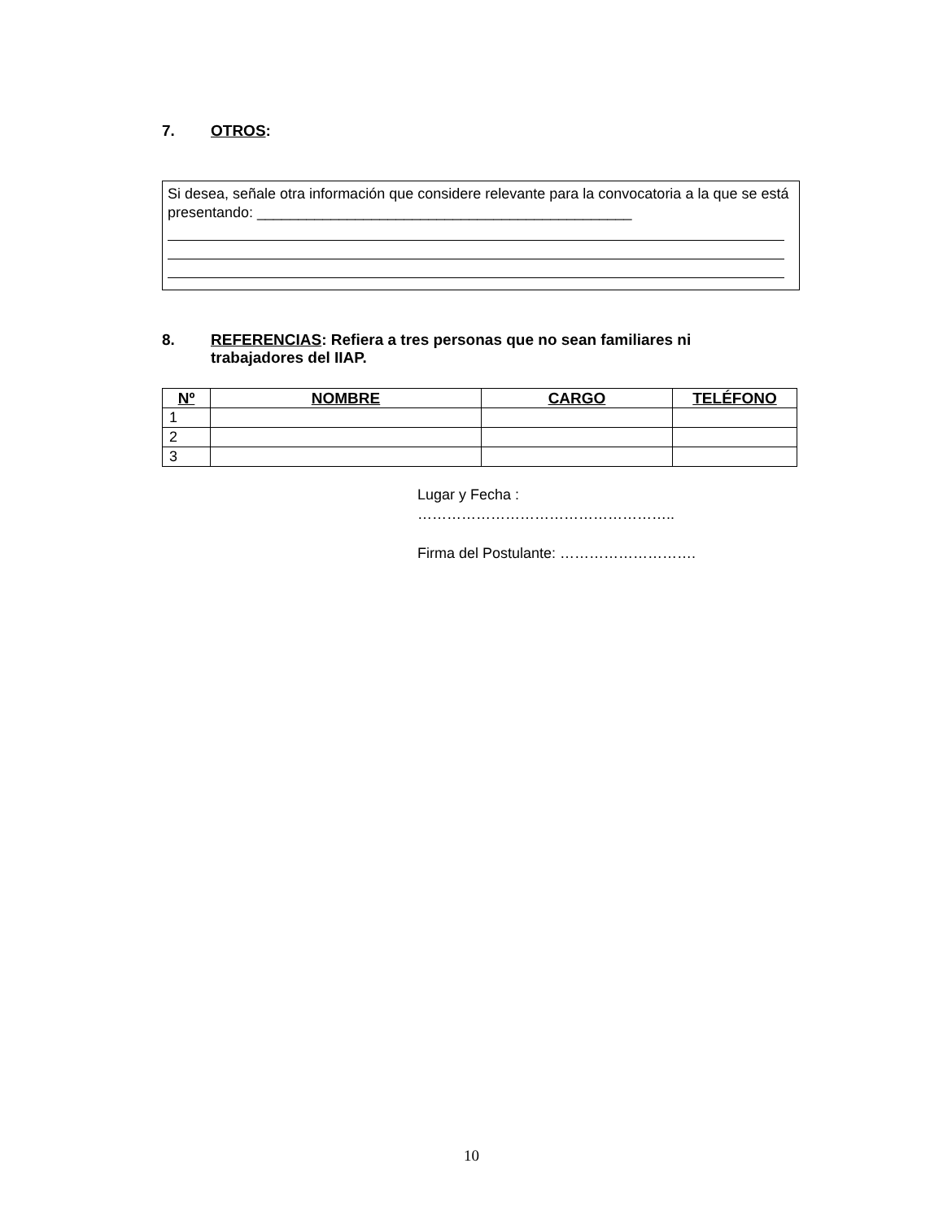7. OTROS:
Si desea, señale otra información que considere relevante para la convocatoria a la que se está presentando: ______________________________________________
8. REFERENCIAS: Refiera a tres personas que no sean familiares ni trabajadores del IIAP.
| Nº | NOMBRE | CARGO | TELÉFONO |
| --- | --- | --- | --- |
| 1 | | | |
| 2 | | | |
| 3 | | | |
Lugar y Fecha :
……………………………………………..
Firma del Postulante: ……………………….
10